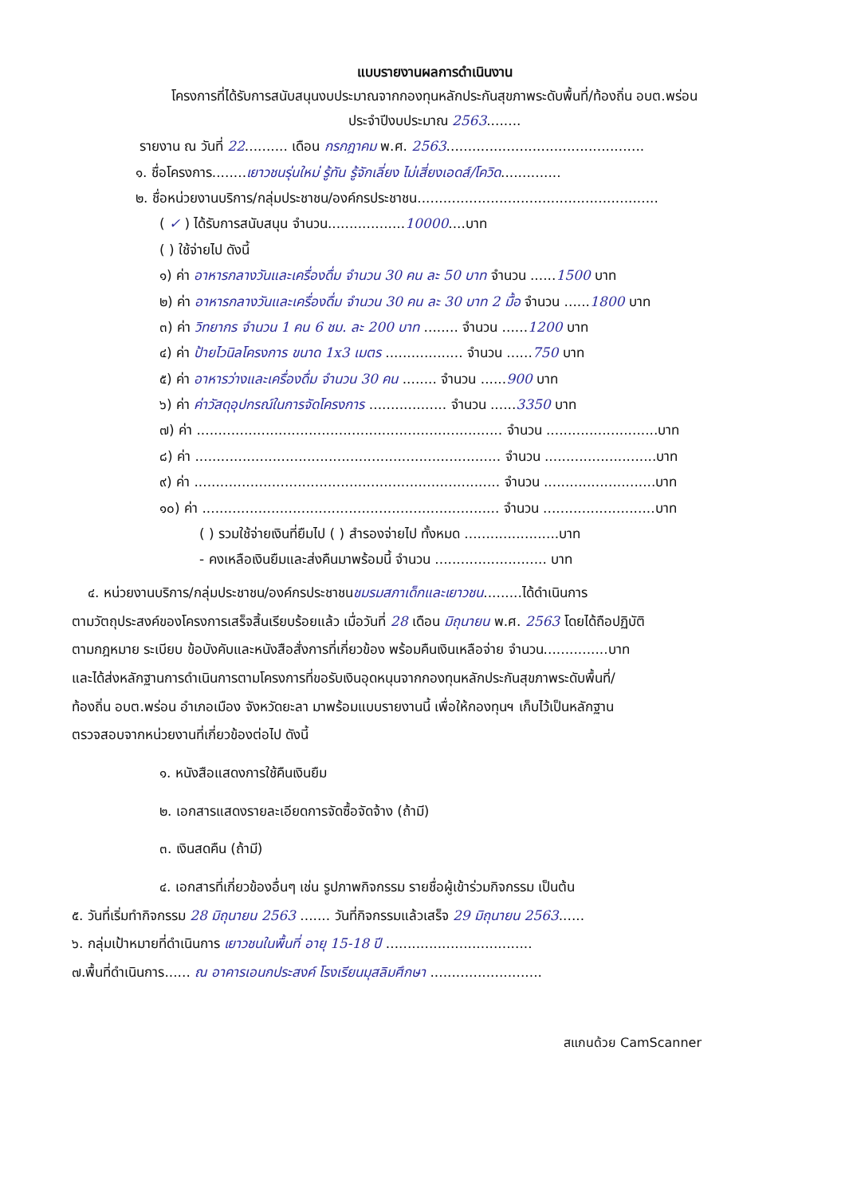แบบรายงานผลการดำเนินงาน
โครงการที่ได้รับการสนับสนุนงบประมาณจากกองทุนหลักประกันสุขภาพระดับพื้นที่/ท้องถิ่น อบต.พร่อน
ประจำปีงบประมาณ 2563........
รายงาน ณ วันที่ 22.......... เดือน กรกฎาคม พ.ศ. 2563..............................................
๑. ชื่อโครงการ........เยาวชนรุ่นใหม่ รู้ทัน รู้จักเลี่ยง ไม่เสี่ยงเอดส์/โควิด..............
๒. ชื่อหน่วยงานบริการ/กลุ่มประชาชน/องค์กรประชาชน........................................................
( ✓ ) ได้รับการสนับสนุน จำนวน..................10000....บาท
( ) ใช้จ่ายไป ดังนี้
๑) ค่า อาหารกลางวันและเครื่องดื่ม จำนวน 30 คน ละ 50 บาท จำนวน ......1500 บาท
๒) ค่า อาหารกลางวันและเครื่องดื่ม จำนวน 30 คน ละ 30 บาท 2 มื้อ จำนวน ......1800 บาท
๓) ค่า วิทยากร จำนวน 1 คน 6 ชม. ละ 200 บาท ........ จำนวน ......1200 บาท
๔) ค่า ป้ายไวนิลโครงการ ขนาด 1x3 เมตร .................. จำนวน ......750 บาท
๕) ค่า อาหารว่างและเครื่องดื่ม จำนวน 30 คน ........ จำนวน ......900 บาท
๖) ค่า ค่าวัสดุอุปกรณ์ในการจัดโครงการ .................. จำนวน ......3350 บาท
๗) ค่า ....................................................................... จำนวน ..........................บาท
๘) ค่า ....................................................................... จำนวน ..........................บาท
๙) ค่า ....................................................................... จำนวน ..........................บาท
๑๐) ค่า ..................................................................... จำนวน ..........................บาท
( ) รวมใช้จ่ายเงินที่ยืมไป ( ) สำรองจ่ายไป ทั้งหมด ......................บาท
- คงเหลือเงินยืมและส่งคืนมาพร้อมนี้ จำนวน .......................... บาท
๔. หน่วยงานบริการ/กลุ่มประชาชน/องค์กรประชาชนชมรมสภาเด็กและเยาวชน.........ได้ดำเนินการ
ตามวัตถุประสงค์ของโครงการเสร็จสิ้นเรียบร้อยแล้ว เมื่อวันที่ 28 เดือน มิถุนายน พ.ศ. 2563 โดยได้ถือปฏิบัติ
ตามกฎหมาย ระเบียบ ข้อบังคับและหนังสือสั่งการที่เกี่ยวข้อง พร้อมคืนเงินเหลือจ่าย จำนวน...............บาท
และได้ส่งหลักฐานการดำเนินการตามโครงการที่ขอรับเงินอุดหนุนจากกองทุนหลักประกันสุขภาพระดับพื้นที่/
ท้องถิ่น อบต.พร่อน อำเภอเมือง จังหวัดยะลา มาพร้อมแบบรายงานนี้ เพื่อให้กองทุนฯ เก็บไว้เป็นหลักฐาน
ตรวจสอบจากหน่วยงานที่เกี่ยวข้องต่อไป ดังนี้
๑. หนังสือแสดงการใช้คืนเงินยืม
๒. เอกสารแสดงรายละเอียดการจัดซื้อจัดจ้าง (ถ้ามี)
๓. เงินสดคืน (ถ้ามี)
๔. เอกสารที่เกี่ยวข้องอื่นๆ เช่น รูปภาพกิจกรรม รายชื่อผู้เข้าร่วมกิจกรรม เป็นต้น
๕. วันที่เริ่มทำกิจกรรม 28 มิถุนายน 2563 ....... วันที่กิจกรรมแล้วเสร็จ 29 มิถุนายน 2563......
๖. กลุ่มเป้าหมายที่ดำเนินการ เยาวชนในพื้นที่ อายุ 15-18 ปี ..................................
๗.พื้นที่ดำเนินการ...... ณ อาคารเอนกประสงค์ โรงเรียนมุสลิมศึกษา ..........................
สแกนด้วย CamScanner